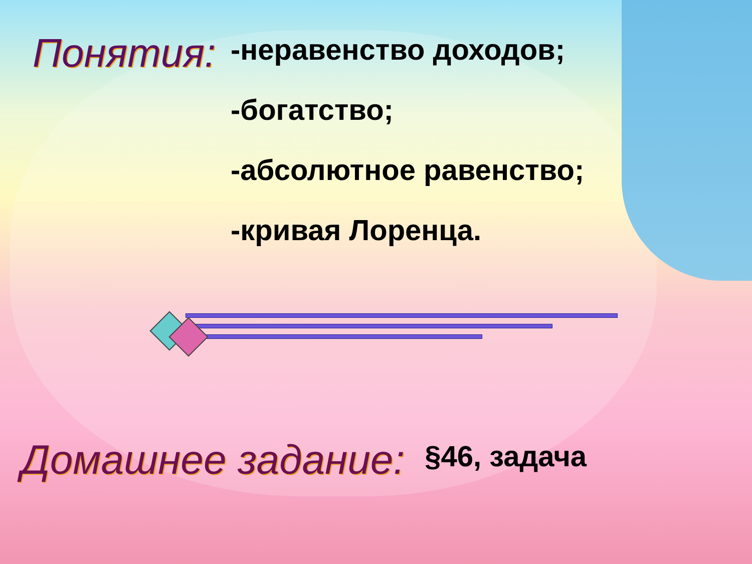Понятия:
-неравенство доходов;
-богатство;
-абсолютное равенство;
-кривая Лоренца.
Домашнее задание: §46, задача